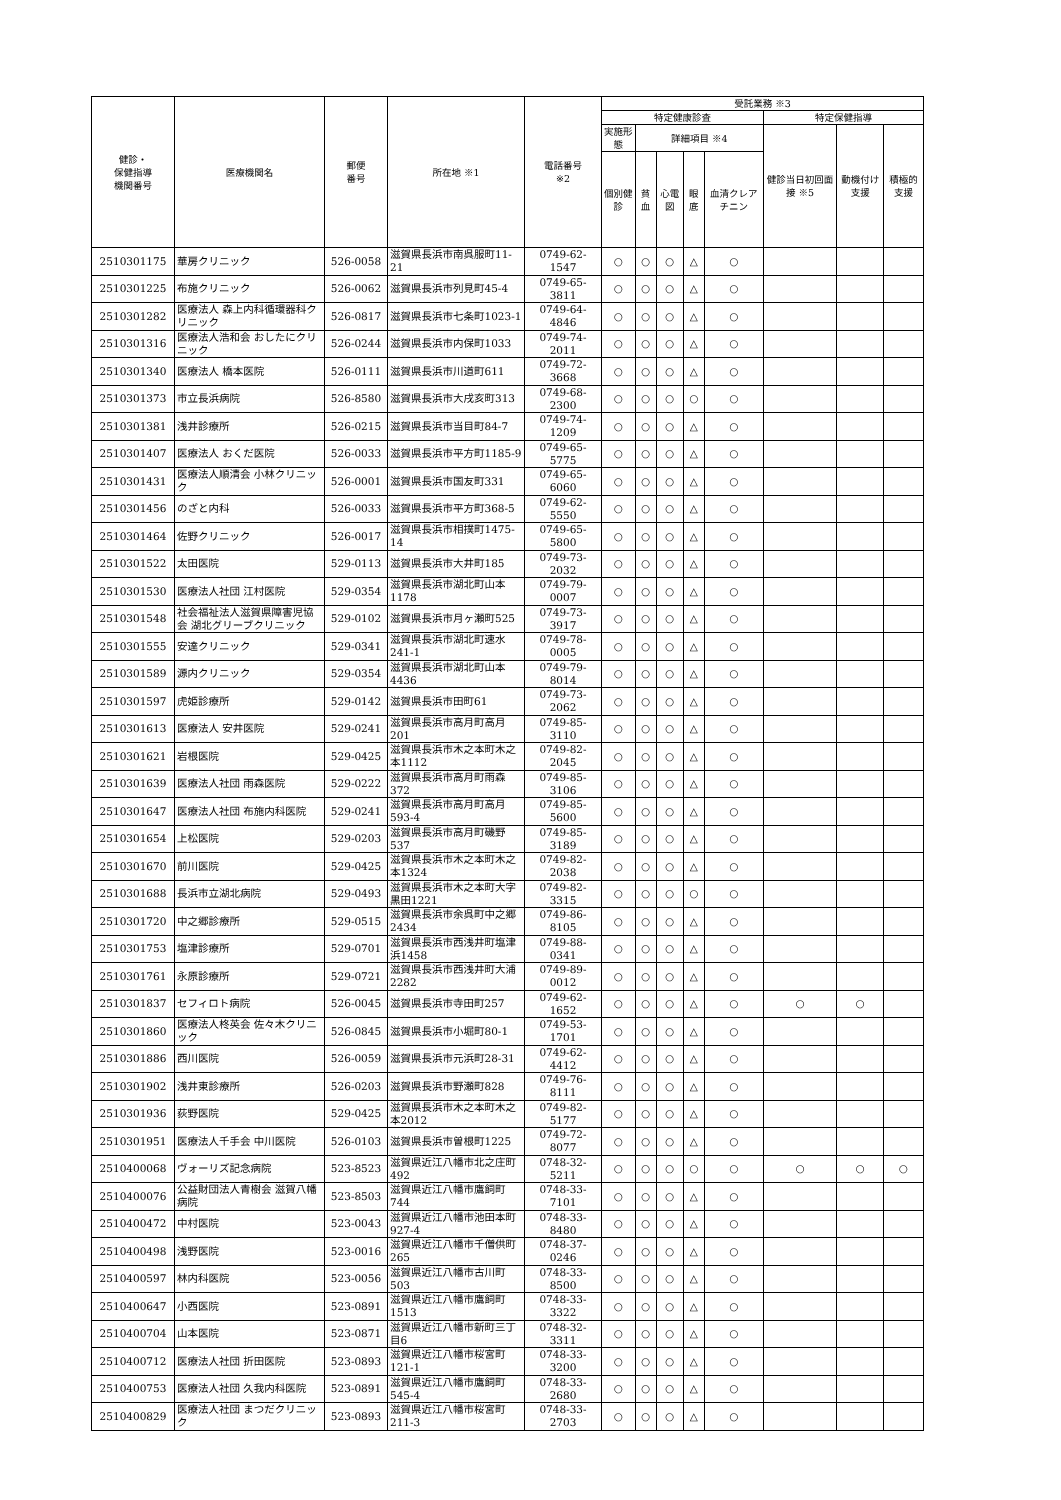| 健診・ 保健指導 機関番号 | 医療機関名 | 郵便 番号 | 所在地 ※1 | 電話番号 ※2 | 受託業務 ※3 | | | | | | | |
| --- | --- | --- | --- | --- | --- | --- | --- | --- | --- | --- | --- | --- |
| | | | | | 特定健康診査 | | | | | 特定保健指導 | | |
| | | | | | 実施形態 | 詳細項目 ※4 | | | | 健診当日初回面接 ※5 | 動機付け支援 | 積極的支援 |
| | | | | | 個別健診 | 貧血 | 心電図 | 眼底 | 血清クレアチニン | | | |
| 2510301175 | 華房クリニック | 526-0058 | 滋賀県長浜市南呉服町11-21 | 0749-62-1547 | ○ | ○ | ○ | △ | ○ | | | |
| 2510301225 | 布施クリニック | 526-0062 | 滋賀県長浜市列見町45-4 | 0749-65-3811 | ○ | ○ | ○ | △ | ○ | | | |
| 2510301282 | 医療法人 森上内科循環器科クリニック | 526-0817 | 滋賀県長浜市七条町1023-1 | 0749-64-4846 | ○ | ○ | ○ | △ | ○ | | | |
| 2510301316 | 医療法人浩和会 おしたにクリニック | 526-0244 | 滋賀県長浜市内保町1033 | 0749-74-2011 | ○ | ○ | ○ | △ | ○ | | | |
| 2510301340 | 医療法人 橋本医院 | 526-0111 | 滋賀県長浜市川道町611 | 0749-72-3668 | ○ | ○ | ○ | △ | ○ | | | |
| 2510301373 | 市立長浜病院 | 526-8580 | 滋賀県長浜市大戌亥町313 | 0749-68-2300 | ○ | ○ | ○ | ○ | ○ | | | |
| 2510301381 | 浅井診療所 | 526-0215 | 滋賀県長浜市当目町84-7 | 0749-74-1209 | ○ | ○ | ○ | △ | ○ | | | |
| 2510301407 | 医療法人 おくだ医院 | 526-0033 | 滋賀県長浜市平方町1185-9 | 0749-65-5775 | ○ | ○ | ○ | △ | ○ | | | |
| 2510301431 | 医療法人順清会 小林クリニック | 526-0001 | 滋賀県長浜市国友町331 | 0749-65-6060 | ○ | ○ | ○ | △ | ○ | | | |
| 2510301456 | のざと内科 | 526-0033 | 滋賀県長浜市平方町368-5 | 0749-62-5550 | ○ | ○ | ○ | △ | ○ | | | |
| 2510301464 | 佐野クリニック | 526-0017 | 滋賀県長浜市相撲町1475-14 | 0749-65-5800 | ○ | ○ | ○ | △ | ○ | | | |
| 2510301522 | 太田医院 | 529-0113 | 滋賀県長浜市大井町185 | 0749-73-2032 | ○ | ○ | ○ | △ | ○ | | | |
| 2510301530 | 医療法人社団 江村医院 | 529-0354 | 滋賀県長浜市湖北町山本1178 | 0749-79-0007 | ○ | ○ | ○ | △ | ○ | | | |
| 2510301548 | 社会福祉法人滋賀県障害児協会 湖北グリーブクリニック | 529-0102 | 滋賀県長浜市月ヶ瀬町525 | 0749-73-3917 | ○ | ○ | ○ | △ | ○ | | | |
| 2510301555 | 安達クリニック | 529-0341 | 滋賀県長浜市湖北町速水241-1 | 0749-78-0005 | ○ | ○ | ○ | △ | ○ | | | |
| 2510301589 | 源内クリニック | 529-0354 | 滋賀県長浜市湖北町山本4436 | 0749-79-8014 | ○ | ○ | ○ | △ | ○ | | | |
| 2510301597 | 虎姫診療所 | 529-0142 | 滋賀県長浜市田町61 | 0749-73-2062 | ○ | ○ | ○ | △ | ○ | | | |
| 2510301613 | 医療法人 安井医院 | 529-0241 | 滋賀県長浜市高月町高月201 | 0749-85-3110 | ○ | ○ | ○ | △ | ○ | | | |
| 2510301621 | 岩根医院 | 529-0425 | 滋賀県長浜市木之本町木之本1112 | 0749-82-2045 | ○ | ○ | ○ | △ | ○ | | | |
| 2510301639 | 医療法人社団 雨森医院 | 529-0222 | 滋賀県長浜市高月町雨森372 | 0749-85-3106 | ○ | ○ | ○ | △ | ○ | | | |
| 2510301647 | 医療法人社団 布施内科医院 | 529-0241 | 滋賀県長浜市高月町高月593-4 | 0749-85-5600 | ○ | ○ | ○ | △ | ○ | | | |
| 2510301654 | 上松医院 | 529-0203 | 滋賀県長浜市高月町磯野537 | 0749-85-3189 | ○ | ○ | ○ | △ | ○ | | | |
| 2510301670 | 前川医院 | 529-0425 | 滋賀県長浜市木之本町木之本1324 | 0749-82-2038 | ○ | ○ | ○ | △ | ○ | | | |
| 2510301688 | 長浜市立湖北病院 | 529-0493 | 滋賀県長浜市木之本町大字黒田1221 | 0749-82-3315 | ○ | ○ | ○ | ○ | ○ | | | |
| 2510301720 | 中之郷診療所 | 529-0515 | 滋賀県長浜市余呉町中之郷2434 | 0749-86-8105 | ○ | ○ | ○ | △ | ○ | | | |
| 2510301753 | 塩津診療所 | 529-0701 | 滋賀県長浜市西浅井町塩津浜1458 | 0749-88-0341 | ○ | ○ | ○ | △ | ○ | | | |
| 2510301761 | 永原診療所 | 529-0721 | 滋賀県長浜市西浅井町大浦2282 | 0749-89-0012 | ○ | ○ | ○ | △ | ○ | | | |
| 2510301837 | セフィロト病院 | 526-0045 | 滋賀県長浜市寺田町257 | 0749-62-1652 | ○ | ○ | ○ | △ | ○ | ○ | ○ | |
| 2510301860 | 医療法人柊英会 佐々木クリニック | 526-0845 | 滋賀県長浜市小堀町80-1 | 0749-53-1701 | ○ | ○ | ○ | △ | ○ | | | |
| 2510301886 | 西川医院 | 526-0059 | 滋賀県長浜市元浜町28-31 | 0749-62-4412 | ○ | ○ | ○ | △ | ○ | | | |
| 2510301902 | 浅井東診療所 | 526-0203 | 滋賀県長浜市野瀬町828 | 0749-76-8111 | ○ | ○ | ○ | △ | ○ | | | |
| 2510301936 | 荻野医院 | 529-0425 | 滋賀県長浜市木之本町木之本2012 | 0749-82-5177 | ○ | ○ | ○ | △ | ○ | | | |
| 2510301951 | 医療法人千手会 中川医院 | 526-0103 | 滋賀県長浜市曽根町1225 | 0749-72-8077 | ○ | ○ | ○ | △ | ○ | | | |
| 2510400068 | ヴォーリズ記念病院 | 523-8523 | 滋賀県近江八幡市北之庄町492 | 0748-32-5211 | ○ | ○ | ○ | ○ | ○ | ○ | ○ | ○ |
| 2510400076 | 公益財団法人青樹会 滋賀八幡病院 | 523-8503 | 滋賀県近江八幡市鷹飼町744 | 0748-33-7101 | ○ | ○ | ○ | △ | ○ | | | |
| 2510400472 | 中村医院 | 523-0043 | 滋賀県近江八幡市池田本町927-4 | 0748-33-8480 | ○ | ○ | ○ | △ | ○ | | | |
| 2510400498 | 浅野医院 | 523-0016 | 滋賀県近江八幡市千僧供町265 | 0748-37-0246 | ○ | ○ | ○ | △ | ○ | | | |
| 2510400597 | 林内科医院 | 523-0056 | 滋賀県近江八幡市古川町503 | 0748-33-8500 | ○ | ○ | ○ | △ | ○ | | | |
| 2510400647 | 小西医院 | 523-0891 | 滋賀県近江八幡市鷹飼町1513 | 0748-33-3322 | ○ | ○ | ○ | △ | ○ | | | |
| 2510400704 | 山本医院 | 523-0871 | 滋賀県近江八幡市新町三丁目6 | 0748-32-3311 | ○ | ○ | ○ | △ | ○ | | | |
| 2510400712 | 医療法人社団 折田医院 | 523-0893 | 滋賀県近江八幡市桜宮町121-1 | 0748-33-3200 | ○ | ○ | ○ | △ | ○ | | | |
| 2510400753 | 医療法人社団 久我内科医院 | 523-0891 | 滋賀県近江八幡市鷹飼町545-4 | 0748-33-2680 | ○ | ○ | ○ | △ | ○ | | | |
| 2510400829 | 医療法人社団 まつだクリニック | 523-0893 | 滋賀県近江八幡市桜宮町211-3 | 0748-33-2703 | ○ | ○ | ○ | △ | ○ | | | |